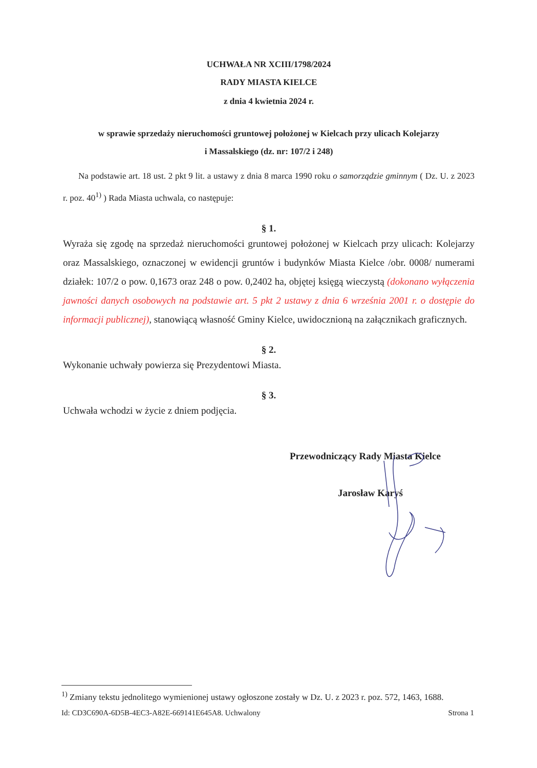UCHWAŁA NR XCIII/1798/2024
RADY MIASTA KIELCE
z dnia 4 kwietnia 2024 r.
w sprawie sprzedaży nieruchomości gruntowej położonej w Kielcach przy ulicach Kolejarzy
i Massalskiego (dz. nr: 107/2 i 248)
Na podstawie art. 18 ust. 2 pkt 9 lit. a ustawy z dnia 8 marca 1990 roku o samorządzie gminnym ( Dz. U. z 2023 r. poz. 40<sup>1)</sup> ) Rada Miasta uchwala, co następuje:
§ 1.
Wyraża się zgodę na sprzedaż nieruchomości gruntowej położonej w Kielcach przy ulicach: Kolejarzy oraz Massalskiego, oznaczonej w ewidencji gruntów i budynków Miasta Kielce /obr. 0008/ numerami działek: 107/2 o pow. 0,1673 oraz 248 o pow. 0,2402 ha, objętej księgą wieczystą (dokonano wyłączenia jawności danych osobowych na podstawie art. 5 pkt 2 ustawy z dnia 6 września 2001 r. o dostępie do informacji publicznej), stanowiącą własność Gminy Kielce, uwidocznioną na załącznikach graficznych.
§ 2.
Wykonanie uchwały powierza się Prezydentowi Miasta.
§ 3.
Uchwała wchodzi w życie z dniem podjęcia.
Przewodniczący Rady Miasta Kielce
Jarosław Karyś
<sup>1)</sup> Zmiany tekstu jednolitego wymienionej ustawy ogłoszone zostały w Dz. U. z 2023 r. poz. 572, 1463, 1688.
Id: CD3C690A-6D5B-4EC3-A82E-669141E645A8. Uchwalony Strona 1